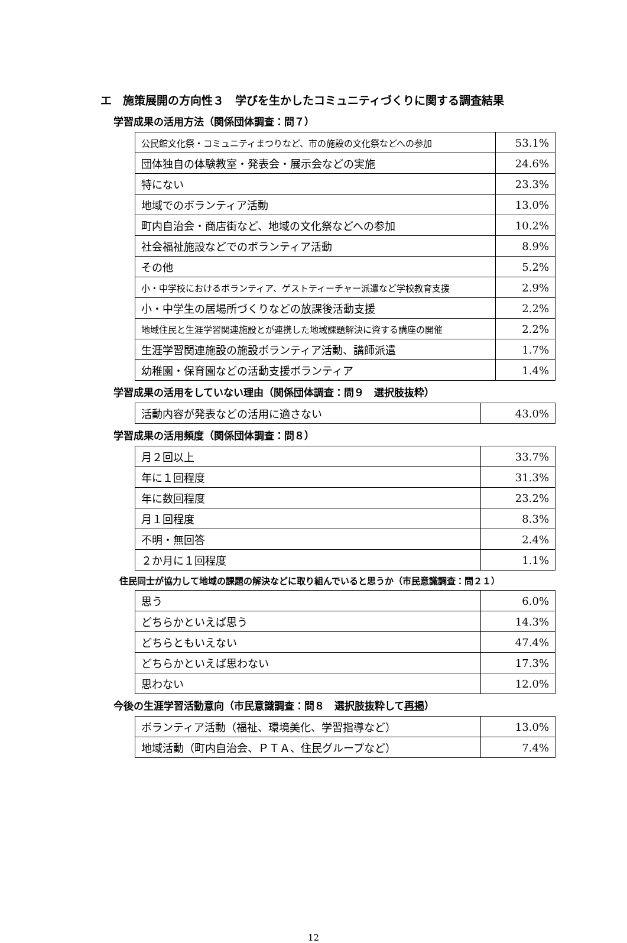エ　施策展開の方向性３　学びを生かしたコミュニティづくりに関する調査結果
学習成果の活用方法（関係団体調査：問７）
| 公民館文化祭・コミュニティまつりなど、市の施設の文化祭などへの参加 | 53.1% |
| 団体独自の体験教室・発表会・展示会などの実施 | 24.6% |
| 特にない | 23.3% |
| 地域でのボランティア活動 | 13.0% |
| 町内自治会・商店街など、地域の文化祭などへの参加 | 10.2% |
| 社会福祉施設などでのボランティア活動 | 8.9% |
| その他 | 5.2% |
| 小・中学校におけるボランティア、ゲストティーチャー派遣など学校教育支援 | 2.9% |
| 小・中学生の居場所づくりなどの放課後活動支援 | 2.2% |
| 地域住民と生涯学習関連施設とが連携した地域課題解決に資する講座の開催 | 2.2% |
| 生涯学習関連施設の施設ボランティア活動、講師派遣 | 1.7% |
| 幼稚園・保育園などの活動支援ボランティア | 1.4% |
学習成果の活用をしていない理由（関係団体調査：問９　選択肢抜粋）
| 活動内容が発表などの活用に適さない | 43.0% |
学習成果の活用頻度（関係団体調査：問８）
| 月２回以上 | 33.7% |
| 年に１回程度 | 31.3% |
| 年に数回程度 | 23.2% |
| 月１回程度 | 8.3% |
| 不明・無回答 | 2.4% |
| ２か月に１回程度 | 1.1% |
住民同士が協力して地域の課題の解決などに取り組んでいると思うか（市民意識調査：問２１）
| 思う | 6.0% |
| どちらかといえば思う | 14.3% |
| どちらともいえない | 47.4% |
| どちらかといえば思わない | 17.3% |
| 思わない | 12.0% |
今後の生涯学習活動意向（市民意識調査：問８　選択肢抜粋して再掲）
| ボランティア活動（福祉、環境美化、学習指導など） | 13.0% |
| 地域活動（町内自治会、ＰＴＡ、住民グループなど） | 7.4% |
12